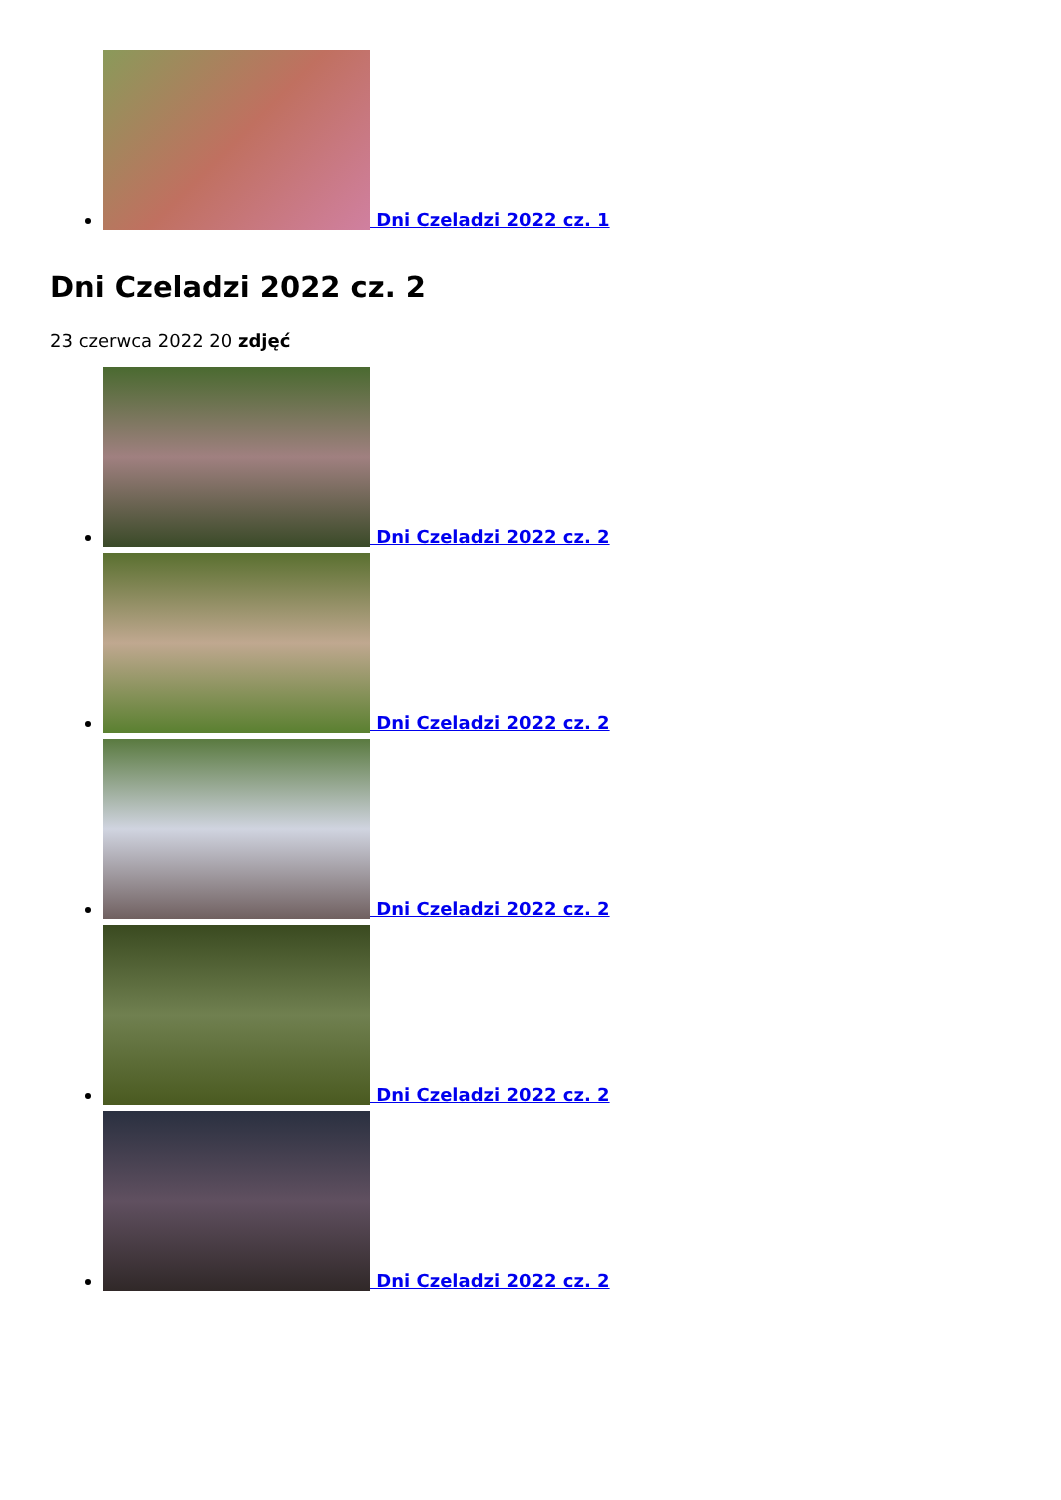Dni Czeladzi 2022 cz. 1
Dni Czeladzi 2022 cz. 2
23 czerwca 2022 20 zdjęć
Dni Czeladzi 2022 cz. 2
Dni Czeladzi 2022 cz. 2
Dni Czeladzi 2022 cz. 2
Dni Czeladzi 2022 cz. 2
Dni Czeladzi 2022 cz. 2